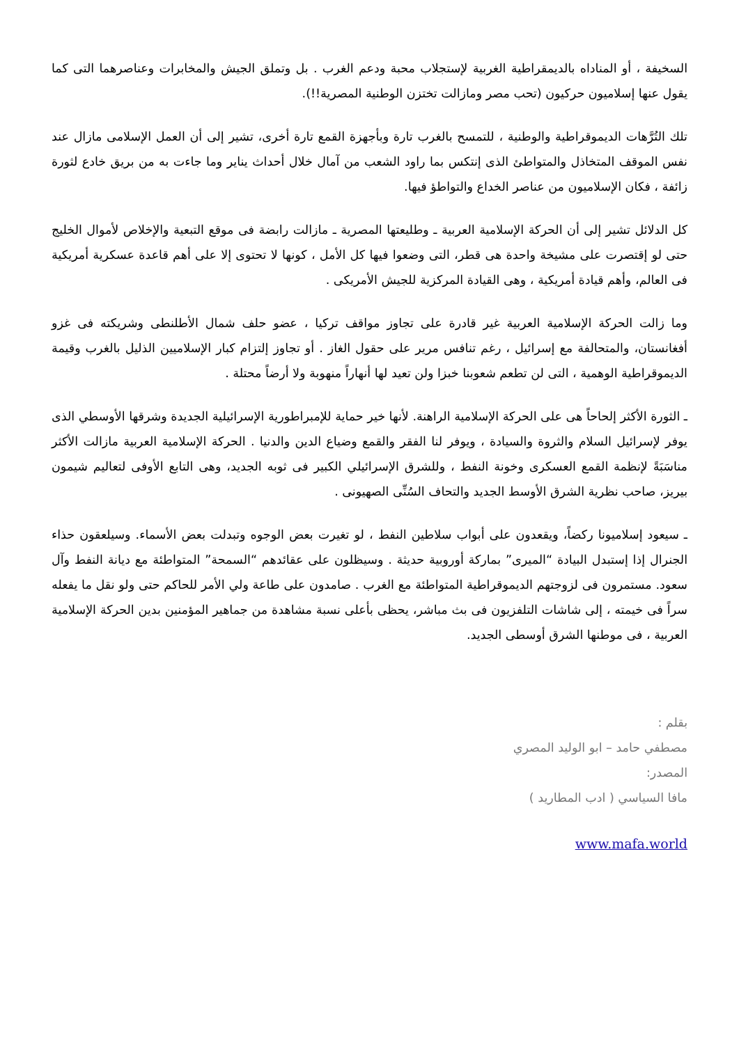السخيفة ، أو المناداه بالديمقراطية الغربية لإستجلاب محبة ودعم الغرب . بل وتملق الجيش والمخابرات وعناصرهما التى كما يقول عنها إسلاميون حركيون (تحب مصر ومازالت تختزن الوطنية المصرية!!).
تلك التُرَّهات الديموقراطية والوطنية ، للتمسح بالغرب تارة وبأجهزة القمع تارة أخرى، تشير إلى أن العمل الإسلامى مازال عند نفس الموقف المتخاذل والمتواطئ الذى إنتكس بما راود الشعب من آمال خلال أحداث يناير وما جاءت به من بريق خادع لثورة زائفة ، فكان الإسلاميون من عناصر الخداع والتواطؤ فيها.
كل الدلائل تشير إلى أن الحركة الإسلامية العربية ـ وطليعتها المصرية ـ مازالت رابضة فى موقع التبعية والإخلاص لأموال الخليج حتى لو إقتصرت على مشيخة واحدة هى قطر، التى وضعوا فيها كل الأمل ، كونها لا تحتوى إلا على أهم قاعدة عسكرية أمريكية فى العالم، وأهم قيادة أمريكية ، وهى القيادة المركزية للجيش الأمريكى .
وما زالت الحركة الإسلامية العربية غير قادرة على تجاوز مواقف تركيا ، عضو حلف شمال الأطلنطى وشريكته فى غزو أفغانستان، والمتحالفة مع إسرائيل ، رغم تنافس مرير على حقول الغاز . أو تجاوز إلتزام كبار الإسلاميين الذليل بالغرب وقيمة الديموقراطية الوهمية ، التى لن تطعم شعوبنا خبزا ولن تعيد لها أنهاراً منهوبة ولا أرضاً محتلة .
ـ الثورة الأكثر إلحاحاً هى على الحركة الإسلامية الراهنة. لأنها خير حماية للإمبراطورية الإسرائيلية الجديدة وشرقها الأوسطي الذى يوفر لإسرائيل السلام والثروة والسيادة ، ويوفر لنا الفقر والقمع وضياع الدين والدنيا . الحركة الإسلامية العربية مازالت الأكثر مناسَبَةً لإنظمة القمع العسكرى وخونة النفط ، وللشرق الإسرائيلي الكبير فى ثوبه الجديد، وهى التابع الأوفى لتعاليم شيمون بيريز، صاحب نظرية الشرق الأوسط الجديد والتحاف السُنِّى الصهيونى .
ـ سيعود إسلاميونا ركضاً، ويقعدون على أبواب سلاطين النفط ، لو تغيرت بعض الوجوه وتبدلت بعض الأسماء. وسيلعقون حذاء الجنرال إذا إستبدل البيادة “الميرى” بماركة أوروبية حديثة . وسيظلون على عقائدهم “السمحة” المتواطئة مع ديانة النفط وآل سعود. مستمرون فى لزوجتهم الديموقراطية المتواطئة مع الغرب . صامدون على طاعة ولي الأمر للحاكم حتى ولو نقل ما يفعله سراً فى خيمته ، إلى شاشات التلفزيون فى بث مباشر، يحظى بأعلى نسبة مشاهدة من جماهير المؤمنين بدين الحركة الإسلامية العربية ، فى موطنها الشرق أوسطى الجديد.
بقلم :
مصطفي حامد – ابو الوليد المصري
المصدر:
مافا السياسي ( ادب المطاريد )
www.mafa.world